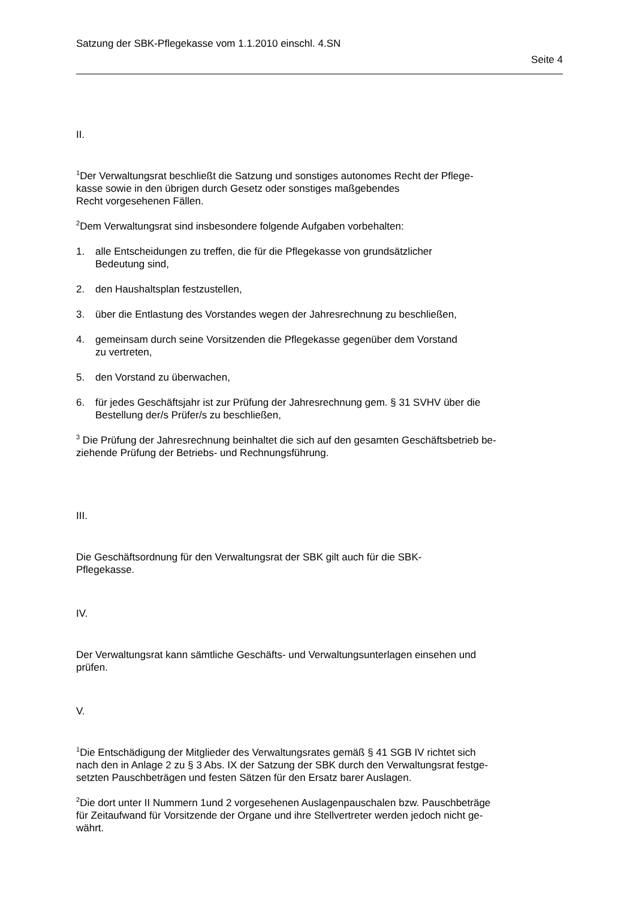Satzung der SBK-Pflegekasse vom 1.1.2010 einschl. 4.SN
Seite 4
II.
<sup>1</sup> Der Verwaltungsrat beschließt die Satzung und sonstiges autonomes Recht der Pflege-
kasse sowie in den übrigen durch Gesetz oder sonstiges maßgebendes
Recht vorgesehenen Fällen.
<sup>2</sup> Dem Verwaltungsrat sind insbesondere folgende Aufgaben vorbehalten:
1. alle Entscheidungen zu treffen, die für die Pflegekasse von grundsätzlicher
Bedeutung sind,
2. den Haushaltsplan festzustellen,
3. über die Entlastung des Vorstandes wegen der Jahresrechnung zu beschließen,
4. gemeinsam durch seine Vorsitzenden die Pflegekasse gegenüber dem Vorstand
zu vertreten,
5. den Vorstand zu überwachen,
6. für jedes Geschäftsjahr ist zur Prüfung der Jahresrechnung gem. § 31 SVHV über die
Bestellung der/s Prüfer/s zu beschließen,
<sup>3</sup> Die Prüfung der Jahresrechnung beinhaltet die sich auf den gesamten Geschäftsbetrieb be-
ziehende Prüfung der Betriebs- und Rechnungsführung.
III.
Die Geschäftsordnung für den Verwaltungsrat der SBK gilt auch für die SBK-
Pflegekasse.
IV.
Der Verwaltungsrat kann sämtliche Geschäfts- und Verwaltungsunterlagen einsehen und
prüfen.
V.
<sup>1</sup> Die Entschädigung der Mitglieder des Verwaltungsrates gemäß § 41 SGB IV richtet sich
nach den in Anlage 2 zu § 3 Abs. IX der Satzung der SBK durch den Verwaltungsrat festge-
setzten Pauschbeträgen und festen Sätzen für den Ersatz barer Auslagen.
<sup>2</sup> Die dort unter II Nummern 1und 2 vorgesehenen Auslagenpauschalen bzw. Pauschbeträge
für Zeitaufwand für Vorsitzende der Organe und ihre Stellvertreter werden jedoch nicht ge-
währt.